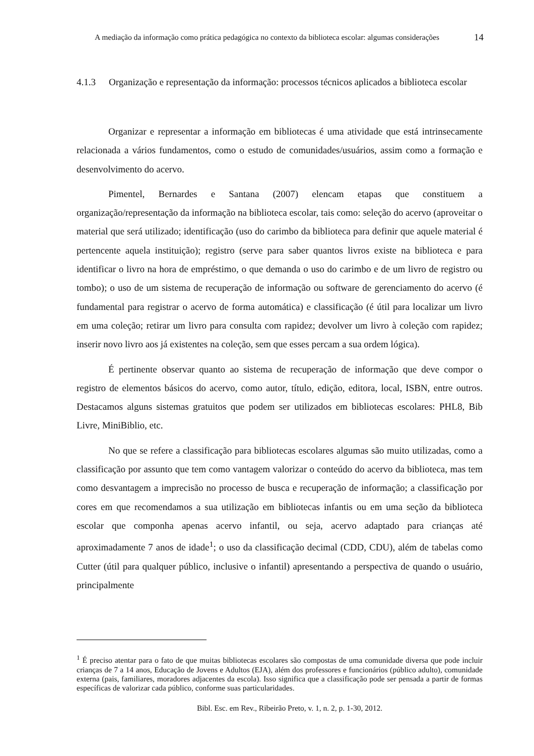A mediação da informação como prática pedagógica no contexto da biblioteca escolar: algumas considerações
14
4.1.3 Organização e representação da informação: processos técnicos aplicados a biblioteca escolar
Organizar e representar a informação em bibliotecas é uma atividade que está intrinsecamente relacionada a vários fundamentos, como o estudo de comunidades/usuários, assim como a formação e desenvolvimento do acervo.
Pimentel, Bernardes e Santana (2007) elencam etapas que constituem a organização/representação da informação na biblioteca escolar, tais como: seleção do acervo (aproveitar o material que será utilizado; identificação (uso do carimbo da biblioteca para definir que aquele material é pertencente aquela instituição); registro (serve para saber quantos livros existe na biblioteca e para identificar o livro na hora de empréstimo, o que demanda o uso do carimbo e de um livro de registro ou tombo); o uso de um sistema de recuperação de informação ou software de gerenciamento do acervo (é fundamental para registrar o acervo de forma automática) e classificação (é útil para localizar um livro em uma coleção; retirar um livro para consulta com rapidez; devolver um livro à coleção com rapidez; inserir novo livro aos já existentes na coleção, sem que esses percam a sua ordem lógica).
É pertinente observar quanto ao sistema de recuperação de informação que deve compor o registro de elementos básicos do acervo, como autor, título, edição, editora, local, ISBN, entre outros. Destacamos alguns sistemas gratuitos que podem ser utilizados em bibliotecas escolares: PHL8, Bib Livre, MiniBiblio, etc.
No que se refere a classificação para bibliotecas escolares algumas são muito utilizadas, como a classificação por assunto que tem como vantagem valorizar o conteúdo do acervo da biblioteca, mas tem como desvantagem a imprecisão no processo de busca e recuperação de informação; a classificação por cores em que recomendamos a sua utilização em bibliotecas infantis ou em uma seção da biblioteca escolar que componha apenas acervo infantil, ou seja, acervo adaptado para crianças até aproximadamente 7 anos de idade<sup>1</sup>; o uso da classificação decimal (CDD, CDU), além de tabelas como Cutter (útil para qualquer público, inclusive o infantil) apresentando a perspectiva de quando o usuário, principalmente
<sup>1</sup> É preciso atentar para o fato de que muitas bibliotecas escolares são compostas de uma comunidade diversa que pode incluir crianças de 7 a 14 anos, Educação de Jovens e Adultos (EJA), além dos professores e funcionários (público adulto), comunidade externa (pais, familiares, moradores adjacentes da escola). Isso significa que a classificação pode ser pensada a partir de formas específicas de valorizar cada público, conforme suas particularidades.
Bibl. Esc. em Rev., Ribeirão Preto, v. 1, n. 2, p. 1-30, 2012.